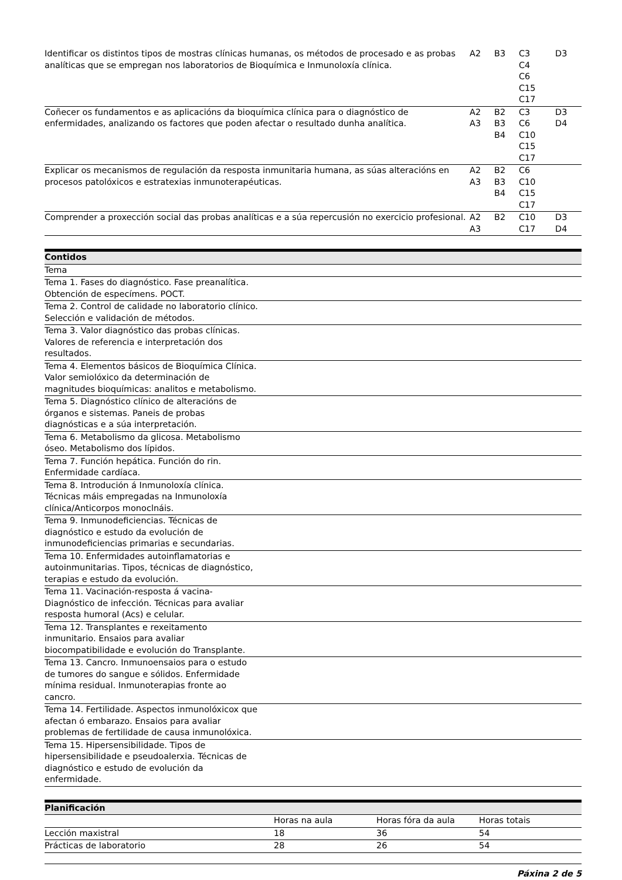| Identificar os distintos tipos de mostras clínicas humanas, os métodos de procesado e as probas analíticas que se empregan nos laboratorios de Bioquímica e Inmunoloxía clínica. | A2 | B3 | C3 C4 C6 C15 C17 | D3 |
| Coñecer os fundamentos e as aplicacións da bioquímica clínica para o diagnóstico de enfermidades, analizando os factores que poden afectar o resultado dunha analítica. | A2 A3 | B2 B3 B4 | C3 C6 C10 C15 C17 | D3 D4 |
| Explicar os mecanismos de regulación da resposta inmunitaria humana, as súas alteracións en procesos patolóxicos e estratexias inmunoterapéuticas. | A2 A3 | B2 B3 B4 | C6 C10 C15 C17 | |
| Comprender a proxección social das probas analíticas e a súa repercusión no exercicio profesional. | A2 A3 | B2 | C10 C17 | D3 D4 |
| Contidos | |
| --- | --- |
| Tema | |
| Tema 1. Fases do diagnóstico. Fase preanalítica. Obtención de especímens. POCT. | |
| Tema 2. Control de calidade no laboratorio clínico. Selección e validación de métodos. | |
| Tema 3. Valor diagnóstico das probas clínicas. Valores de referencia e interpretación dos resultados. | |
| Tema 4. Elementos básicos de Bioquímica Clínica. Valor semiolóxico da determinación de magnitudes bioquímicas: analitos e metabolismo. | |
| Tema 5. Diagnóstico clínico de alteracións de órganos e sistemas. Paneis de probas diagnósticas e a súa interpretación. | |
| Tema 6. Metabolismo da glicosa. Metabolismo óseo. Metabolismo dos lípidos. | |
| Tema 7. Función hepática. Función do rin. Enfermidade cardíaca. | |
| Tema 8. Introdución á Inmunoloxía clínica. Técnicas máis empregadas na Inmunoloxía clínica/Anticorpos monoclnáis. | |
| Tema 9. Inmunodeficiencias. Técnicas de diagnóstico e estudo da evolución de inmunodeficiencias primarias e secundarias. | |
| Tema 10. Enfermidades autoinflamatorias e autoinmunitarias. Tipos, técnicas de diagnóstico, terapias e estudo da evolución. | |
| Tema 11. Vacinación-resposta á vacina-Diagnóstico de infección. Técnicas para avaliar resposta humoral (Acs) e celular. | |
| Tema 12. Transplantes e rexeitamento inmunitario. Ensaios para avaliar biocompatibilidade e evolución do Transplante. | |
| Tema 13. Cancro. Inmunoensaios para o estudo de tumores do sangue e sólidos. Enfermidade mínima residual. Inmunoterapias fronte ao cancro. | |
| Tema 14. Fertilidade. Aspectos inmunolóxicox que afectan ó embarazo. Ensaios para avaliar problemas de fertilidade de causa inmunolóxica. | |
| Tema 15. Hipersensibilidade. Tipos de hipersensibilidade e pseudoalerxia. Técnicas de diagnóstico e estudo de evolución da enfermidade. | |
| Planificación | | | |
| --- | --- | --- | --- |
| | Horas na aula | Horas fóra da aula | Horas totais |
| Lección maxistral | 18 | 36 | 54 |
| Prácticas de laboratorio | 28 | 26 | 54 |
Páxina 2 de 5